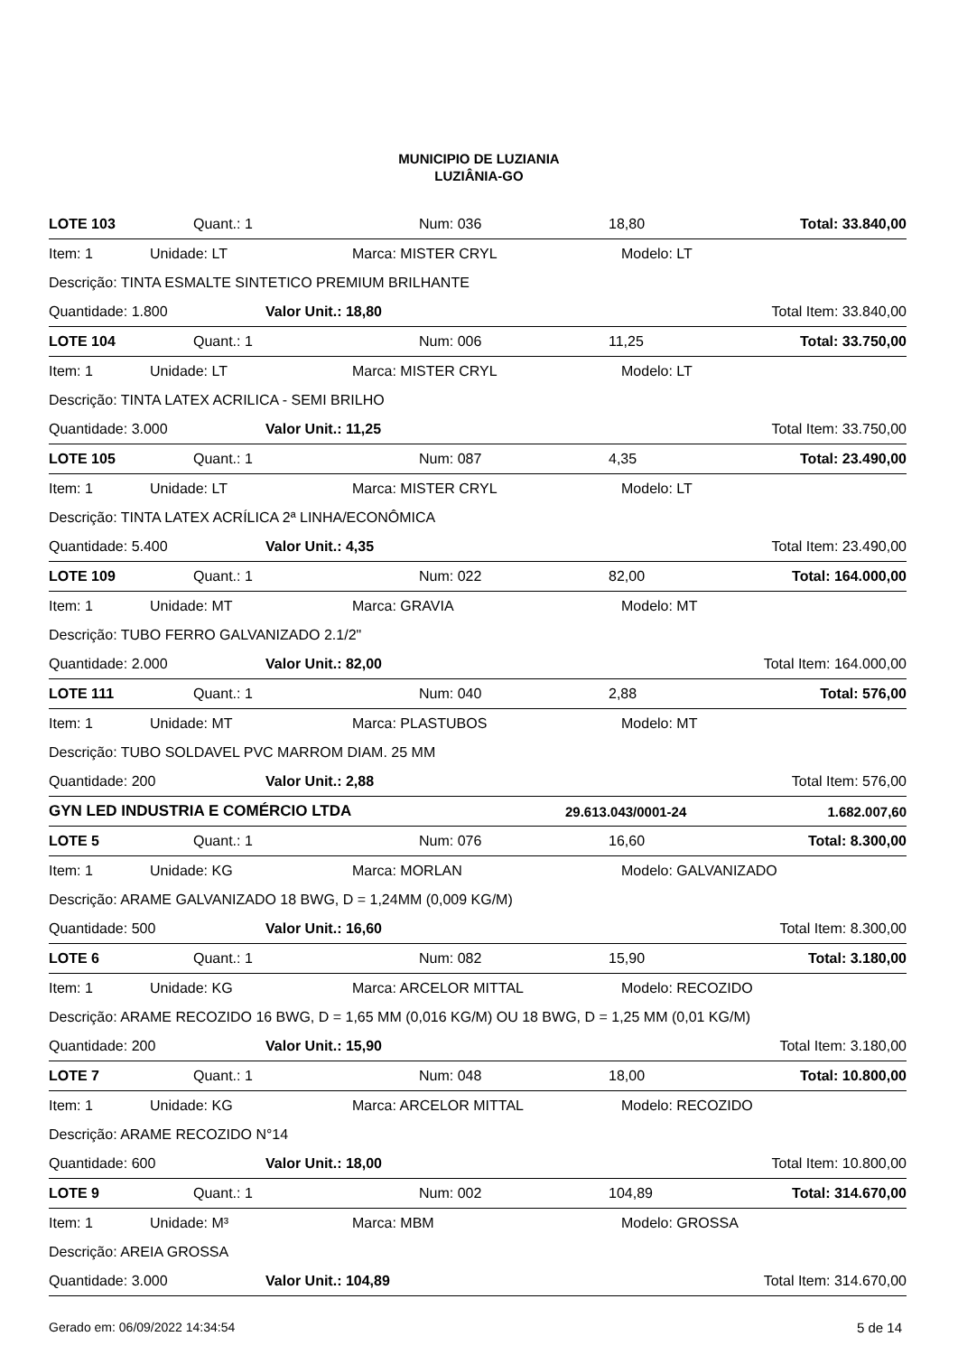MUNICIPIO DE LUZIANIA
LUZIÂNIA-GO
LOTE 103 Quant.: 1 Num: 036 18,80 Total: 33.840,00
Item: 1 Unidade: LT Marca: MISTER CRYL Modelo: LT
Descrição: TINTA ESMALTE SINTETICO PREMIUM BRILHANTE
Quantidade: 1.800 Valor Unit.: 18,80 Total Item: 33.840,00
LOTE 104 Quant.: 1 Num: 006 11,25 Total: 33.750,00
Item: 1 Unidade: LT Marca: MISTER CRYL Modelo: LT
Descrição: TINTA LATEX ACRILICA - SEMI BRILHO
Quantidade: 3.000 Valor Unit.: 11,25 Total Item: 33.750,00
LOTE 105 Quant.: 1 Num: 087 4,35 Total: 23.490,00
Item: 1 Unidade: LT Marca: MISTER CRYL Modelo: LT
Descrição: TINTA LATEX ACRÍLICA 2ª LINHA/ECONÔMICA
Quantidade: 5.400 Valor Unit.: 4,35 Total Item: 23.490,00
LOTE 109 Quant.: 1 Num: 022 82,00 Total: 164.000,00
Item: 1 Unidade: MT Marca: GRAVIA Modelo: MT
Descrição: TUBO FERRO GALVANIZADO 2.1/2"
Quantidade: 2.000 Valor Unit.: 82,00 Total Item: 164.000,00
LOTE 111 Quant.: 1 Num: 040 2,88 Total: 576,00
Item: 1 Unidade: MT Marca: PLASTUBOS Modelo: MT
Descrição: TUBO SOLDAVEL PVC MARROM DIAM. 25 MM
Quantidade: 200 Valor Unit.: 2,88 Total Item: 576,00
GYN LED INDUSTRIA E COMÉRCIO LTDA 29.613.043/0001-24 1.682.007,60
LOTE 5 Quant.: 1 Num: 076 16,60 Total: 8.300,00
Item: 1 Unidade: KG Marca: MORLAN Modelo: GALVANIZADO
Descrição: ARAME GALVANIZADO 18 BWG, D = 1,24MM (0,009 KG/M)
Quantidade: 500 Valor Unit.: 16,60 Total Item: 8.300,00
LOTE 6 Quant.: 1 Num: 082 15,90 Total: 3.180,00
Item: 1 Unidade: KG Marca: ARCELOR MITTAL Modelo: RECOZIDO
Descrição: ARAME RECOZIDO 16 BWG, D = 1,65 MM (0,016 KG/M) OU 18 BWG, D = 1,25 MM (0,01 KG/M)
Quantidade: 200 Valor Unit.: 15,90 Total Item: 3.180,00
LOTE 7 Quant.: 1 Num: 048 18,00 Total: 10.800,00
Item: 1 Unidade: KG Marca: ARCELOR MITTAL Modelo: RECOZIDO
Descrição: ARAME RECOZIDO N°14
Quantidade: 600 Valor Unit.: 18,00 Total Item: 10.800,00
LOTE 9 Quant.: 1 Num: 002 104,89 Total: 314.670,00
Item: 1 Unidade: M³ Marca: MBM Modelo: GROSSA
Descrição: AREIA GROSSA
Quantidade: 3.000 Valor Unit.: 104,89 Total Item: 314.670,00
Gerado em: 06/09/2022 14:34:54 5 de 14